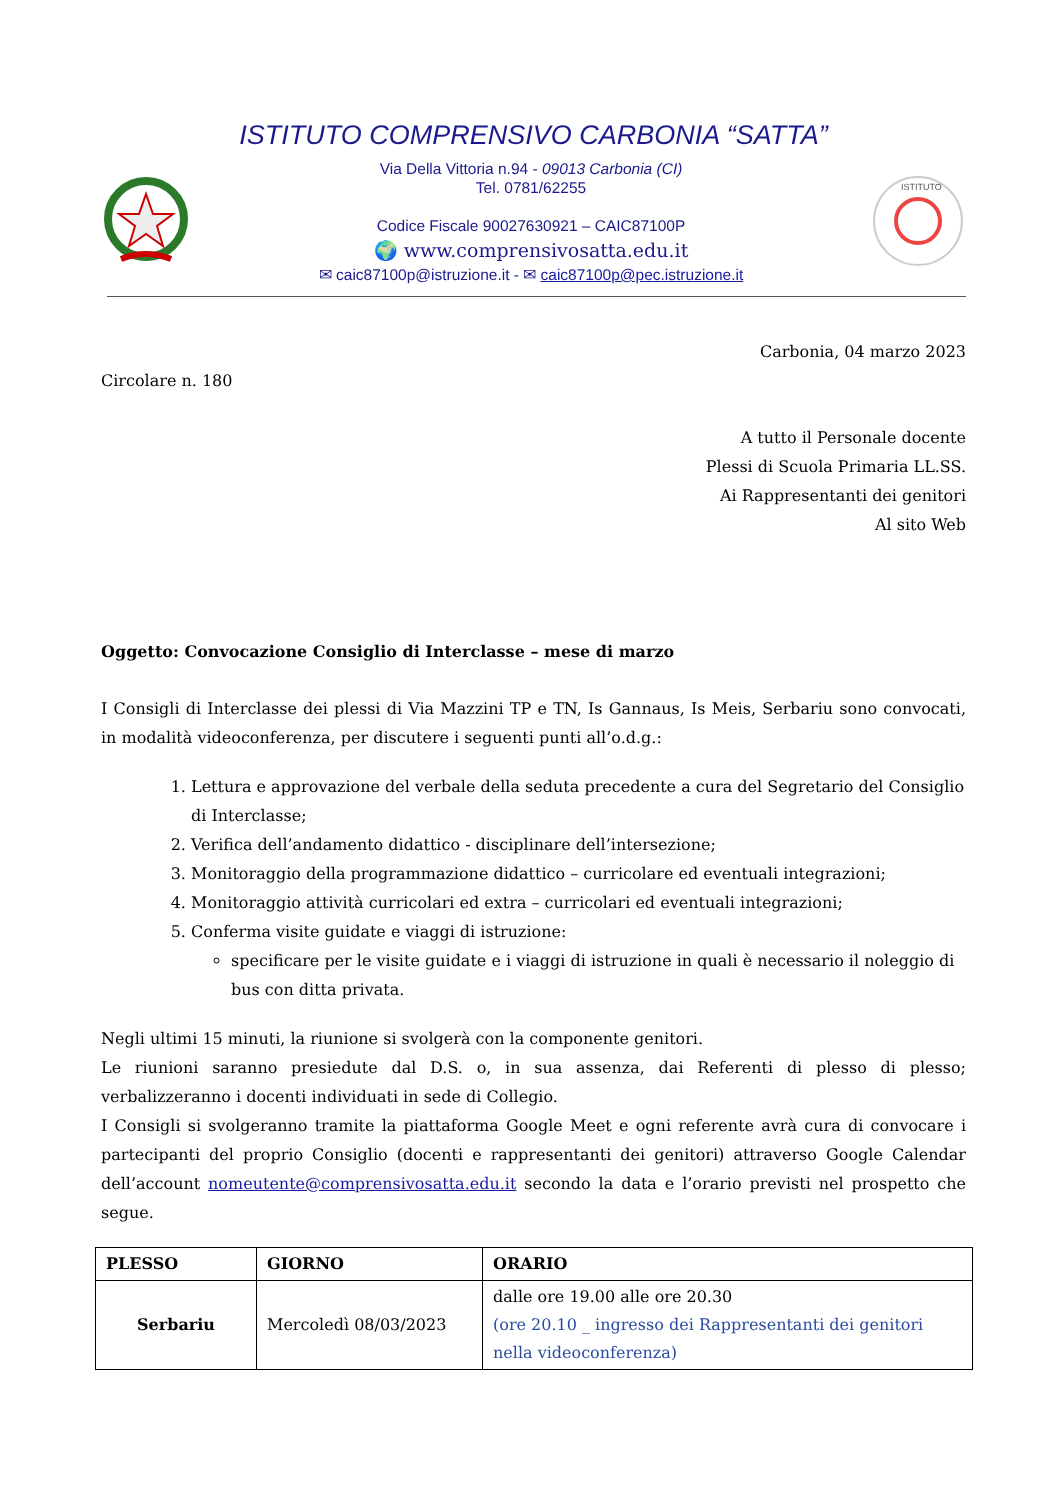ISTITUTO COMPRENSIVO CARBONIA “SATTA”
Via Della Vittoria n.94 - 09013 Carbonia (CI)
Tel. 0781/62255
Codice Fiscale 90027630921 – CAIC87100P
🌍 www.comprensivosatta.edu.it
✉ caic87100p@istruzione.it - ✉ caic87100p@pec.istruzione.it
ISTITUTO
Carbonia, 04 marzo 2023
Circolare n. 180
A tutto il Personale docente
Plessi di Scuola Primaria LL.SS.
Ai Rappresentanti dei genitori
Al sito Web
Oggetto: Convocazione Consiglio di Interclasse – mese di marzo
I Consigli di Interclasse dei plessi di Via Mazzini TP e TN, Is Gannaus, Is Meis, Serbariu sono convocati, in modalità videoconferenza, per discutere i seguenti punti all’o.d.g.:
1. Lettura e approvazione del verbale della seduta precedente a cura del Segretario del Consiglio di Interclasse;
2. Verifica dell’andamento didattico - disciplinare dell’intersezione;
3. Monitoraggio della programmazione didattico – curricolare ed eventuali integrazioni;
4. Monitoraggio attività curricolari ed extra – curricolari ed eventuali integrazioni;
5. Conferma visite guidate e viaggi di istruzione:
specificare per le visite guidate e i viaggi di istruzione in quali è necessario il noleggio di bus con ditta privata.
Negli ultimi 15 minuti, la riunione si svolgerà con la componente genitori.
Le riunioni saranno presiedute dal D.S. o, in sua assenza, dai Referenti di plesso di plesso; verbalizzeranno i docenti individuati in sede di Collegio.
I Consigli si svolgeranno tramite la piattaforma Google Meet e ogni referente avrà cura di convocare i partecipanti del proprio Consiglio (docenti e rappresentanti dei genitori) attraverso Google Calendar dell’account nomeutente@comprensivosatta.edu.it secondo la data e l’orario previsti nel prospetto che segue.
| PLESSO | GIORNO | ORARIO |
| --- | --- | --- |
| Serbariu | Mercoledì 08/03/2023 | dalle ore 19.00 alle ore 20.30 (ore 20.10 _ ingresso dei Rappresentanti dei genitori nella videoconferenza) |